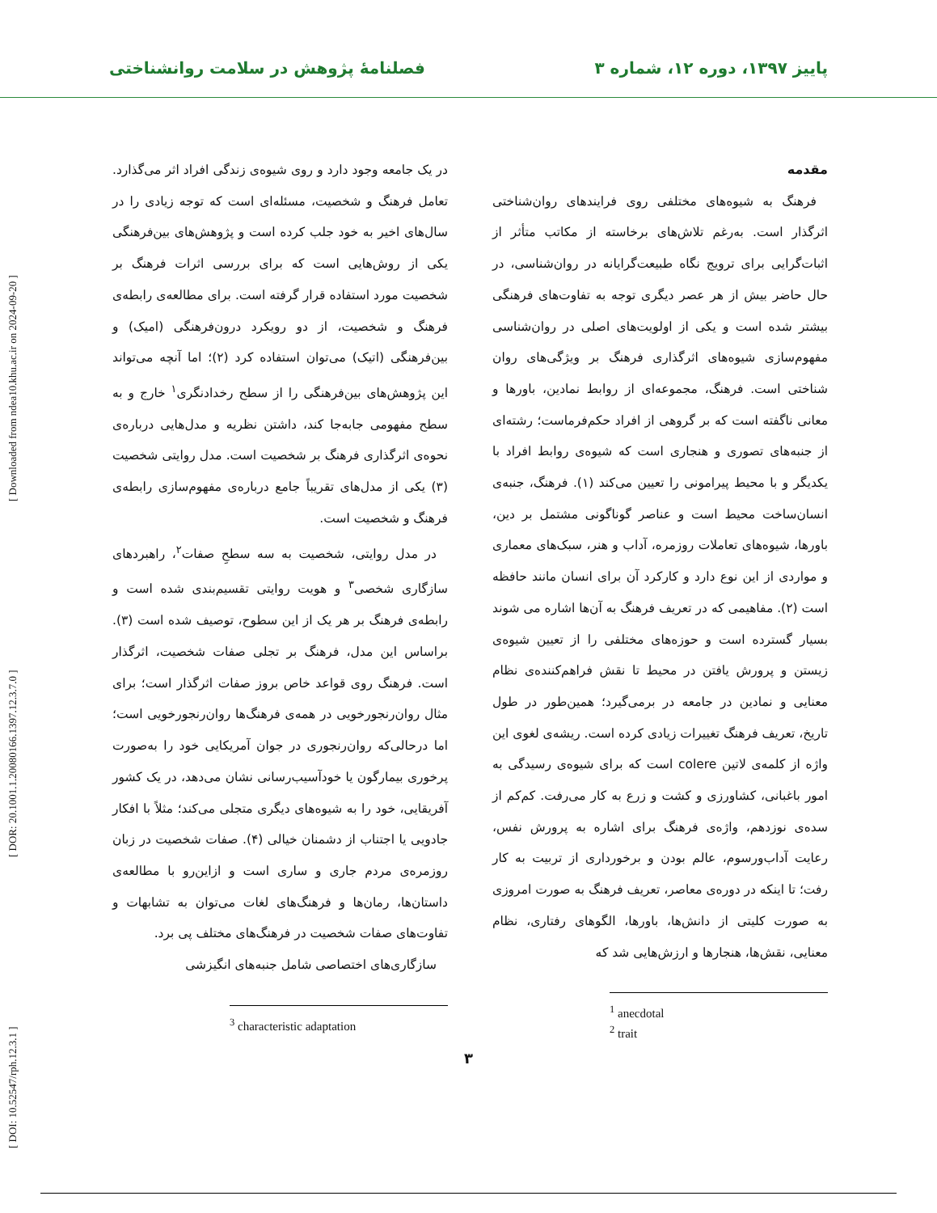پاییز ۱۳۹۷، دوره ۱۲، شماره ۳ فصلنامهٔ پژوهش در سلامت روانشناختی
[ DOI: 10.52547/rph.12.3.1 ] [ DOR: 20.1001.1.20080166.1397.12.3.7.0 ] [ Downloaded from ndea10.khu.ac.ir on 2024-09-20 ]
مقدمه
فرهنگ به شیوه‌های مختلفی روی فرایندهای روان‌شناختی اثرگذار است. به‌رغم تلاش‌های برخاسته از مکاتب متأثر از اثبات‌گرایی برای ترویج نگاه طبیعت‌گرایانه در روان‌شناسی، در حال حاضر بیش از هر عصر دیگری توجه به تفاوت‌های فرهنگی بیشتر شده است و یکی از اولویت‌های اصلی در روان‌شناسی مفهوم‌سازی شیوه‌های اثرگذاری فرهنگ بر ویژگی‌های روان شناختی است. فرهنگ، مجموعه‌ای از روابط نمادین، باورها و معانی ناگفته است که بر گروهی از افراد حکم‌فرماست؛ رشته‌ای از جنبه‌های تصوری و هنجاری است که شیوه‌ی روابط افراد با یکدیگر و با محیط پیرامونی را تعیین می‌کند (۱). فرهنگ، جنبه‌ی انسان‌ساخت محیط است و عناصر گوناگونی مشتمل بر دین، باورها، شیوه‌های تعاملات روزمره، آداب و هنر، سبک‌های معماری و مواردی از این نوع دارد و کارکرد آن برای انسان مانند حافظه است (۲). مفاهیمی که در تعریف فرهنگ به آن‌ها اشاره می شوند بسیار گسترده است و حوزه‌های مختلفی را از تعیین شیوه‌ی زیستن و پرورش یافتن در محیط تا نقش فراهم‌کننده‌ی نظام معنایی و نمادین در جامعه در برمی‌گیرد؛ همین‌طور در طول تاریخ، تعریف فرهنگ تغییرات زیادی کرده است. ریشه‌ی لغوی این واژه از کلمه‌ی لاتین colere است که برای شیوه‌ی رسیدگی به امور باغبانی، کشاورزی و کشت و زرع به کار می‌رفت. کم‌کم از سده‌ی نوزدهم، واژه‌ی فرهنگ برای اشاره به پرورش نفس، رعایت آداب‌ورسوم، عالم بودن و برخورداری از تربیت به کار رفت؛ تا اینکه در دوره‌ی معاصر، تعریف فرهنگ به صورت امروزی به صورت کلیتی از دانش‌ها، باورها، الگوهای رفتاری، نظام معنایی، نقش‌ها، هنجارها و ارزش‌هایی شد که
<sup>1</sup> anecdotal
<sup>2</sup> trait
در یک جامعه وجود دارد و روی شیوه‌ی زندگی افراد اثر می‌گذارد. تعامل فرهنگ و شخصیت، مسئله‌ای است که توجه زیادی را در سال‌های اخیر به خود جلب کرده است و پژوهش‌های بین‌فرهنگی یکی از روش‌هایی است که برای بررسی اثرات فرهنگ بر شخصیت مورد استفاده قرار گرفته است. برای مطالعه‌ی رابطه‌ی فرهنگ و شخصیت، از دو رویکرد درون‌فرهنگی (امیک) و بین‌فرهنگی (اتیک) می‌توان استفاده کرد (۲)؛ اما آنچه می‌تواند این پژوهش‌های بین‌فرهنگی را از سطح رخدادنگری<sup>۱</sup> خارج و به سطح مفهومی جابه‌جا کند، داشتن نظریه و مدل‌هایی درباره‌ی نحوه‌ی اثرگذاری فرهنگ بر شخصیت است. مدل روایتی شخصیت (۳) یکی از مدل‌های تقریباً جامع درباره‌ی مفهوم‌سازی رابطه‌ی فرهنگ و شخصیت است.
در مدل روایتی، شخصیت به سه سطحِ صفات<sup>۲</sup>، راهبردهای سازگاری شخصی<sup>۳</sup> و هویت روایتی تقسیم‌بندی شده است و رابطه‌ی فرهنگ بر هر یک از این سطوح، توصیف شده است (۳). براساس این مدل، فرهنگ بر تجلی صفات شخصیت، اثرگذار است. فرهنگ روی قواعد خاص بروز صفات اثرگذار است؛ برای مثال روان‌رنجورخویی در همه‌ی فرهنگ‌ها روان‌رنجورخویی است؛ اما درحالی‌که روان‌رنجوری در جوان آمریکایی خود را به‌صورت پرخوری بیمارگون یا خودآسیب‌رسانی نشان می‌دهد، در یک کشور آفریقایی، خود را به شیوه‌های دیگری متجلی می‌کند؛ مثلاً با افکار جادویی یا اجتناب از دشمنان خیالی (۴). صفات شخصیت در زبان روزمره‌ی مردم جاری و ساری است و ازاین‌رو با مطالعه‌ی داستان‌ها، رمان‌ها و فرهنگ‌های لغات می‌توان به تشابهات و تفاوت‌های صفات شخصیت در فرهنگ‌های مختلف پی برد.
سازگاری‌های اختصاصی شامل جنبه‌های انگیزشی
<sup>3</sup> characteristic adaptation
۳